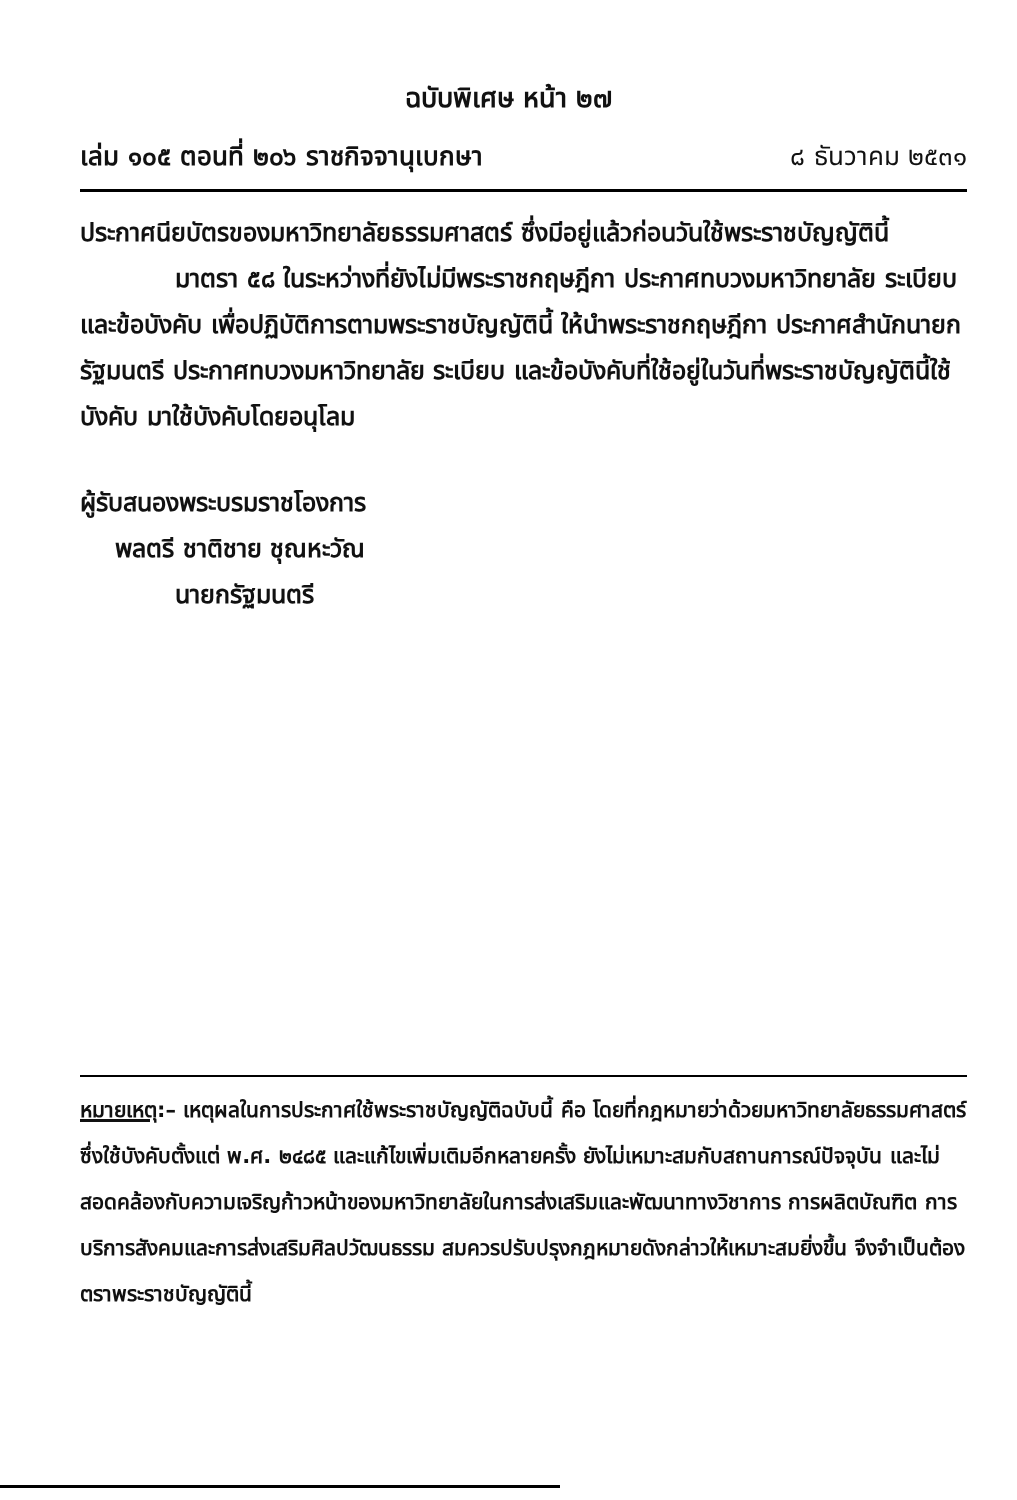ฉบับพิเศษ หน้า ๒๗
เล่ม ๑๐๕ ตอนที่ ๒๐๖ ราชกิจจานุเบกษา ๘ ธันวาคม ๒๕๓๑
ประกาศนียบัตรของมหาวิทยาลัยธรรมศาสตร์ ซึ่งมีอยู่แล้วก่อนวันใช้พระราชบัญญัตินี้
มาตรา ๕๘ ในระหว่างที่ยังไม่มีพระราชกฤษฎีกา ประกาศทบวงมหาวิทยาลัย ระเบียบและข้อบังคับ เพื่อปฏิบัติการตามพระราชบัญญัตินี้ ให้นำพระราชกฤษฎีกา ประกาศสำนักนายกรัฐมนตรี ประกาศทบวงมหาวิทยาลัย ระเบียบ และข้อบังคับที่ใช้อยู่ในวันที่พระราชบัญญัตินี้ใช้บังคับ มาใช้บังคับโดยอนุโลม
ผู้รับสนองพระบรมราชโองการ
พลตรี ชาติชาย ชุณหะวัณ
นายกรัฐมนตรี
หมายเหตุ:– เหตุผลในการประกาศใช้พระราชบัญญัติฉบับนี้ คือ โดยที่กฎหมายว่าด้วยมหาวิทยาลัยธรรมศาสตร์ ซึ่งใช้บังคับตั้งแต่ พ.ศ. ๒๔๘๕ และแก้ไขเพิ่มเติมอีกหลายครั้ง ยังไม่เหมาะสมกับสถานการณ์ปัจจุบัน และไม่สอดคล้องกับความเจริญก้าวหน้าของมหาวิทยาลัยในการส่งเสริมและพัฒนาทางวิชาการ การผลิตบัณฑิต การบริการสังคมและการส่งเสริมศิลปวัฒนธรรม สมควรปรับปรุงกฎหมายดังกล่าวให้เหมาะสมยิ่งขึ้น จึงจำเป็นต้องตราพระราชบัญญัตินี้